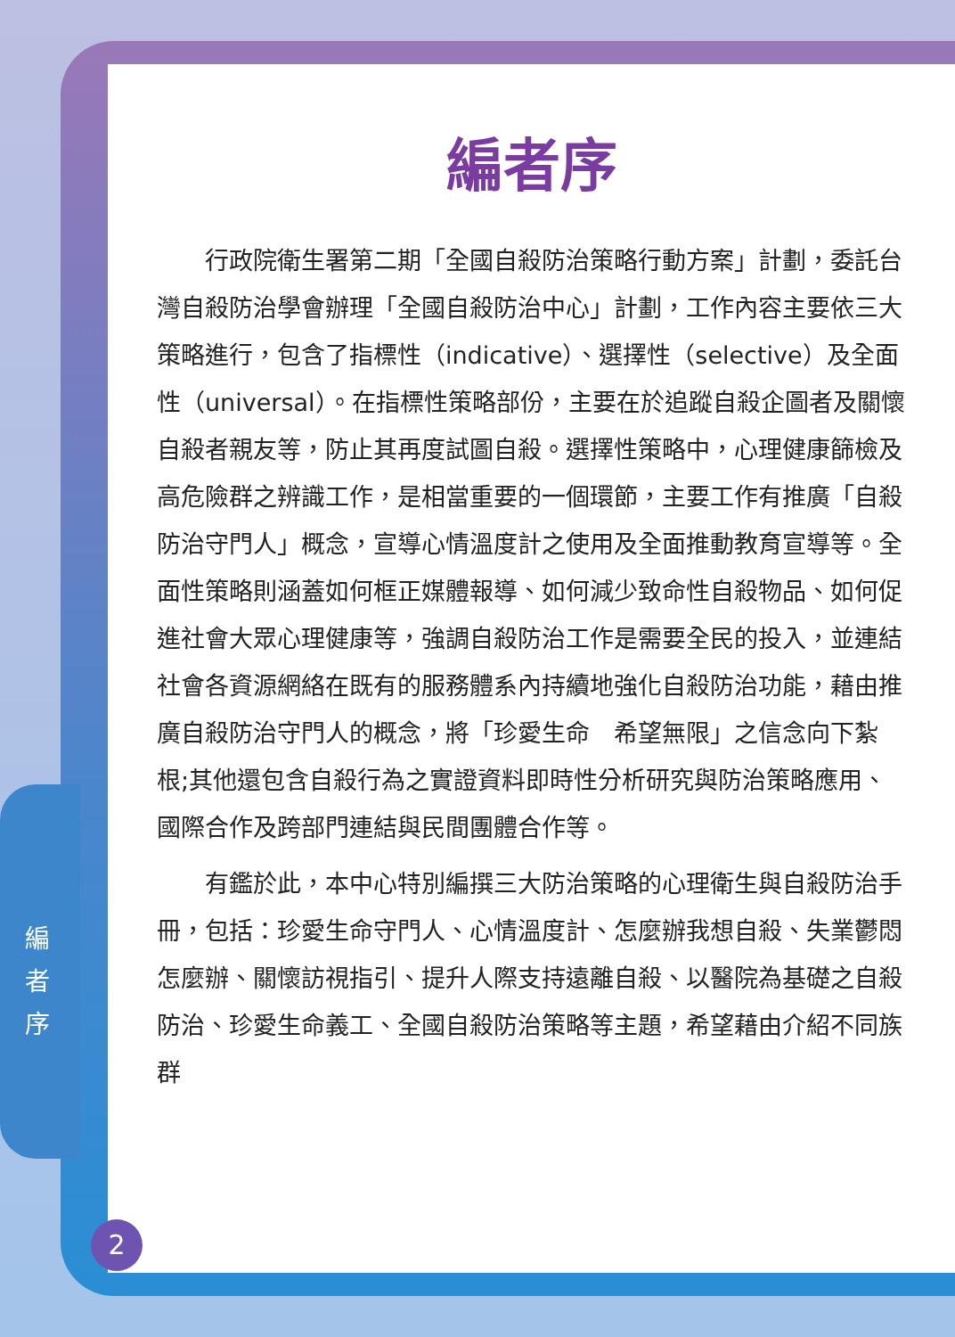編者序
行政院衛生署第二期「全國自殺防治策略行動方案」計劃，委託台灣自殺防治學會辦理「全國自殺防治中心」計劃，工作內容主要依三大策略進行，包含了指標性（indicative）、選擇性（selective）及全面性（universal）。在指標性策略部份，主要在於追蹤自殺企圖者及關懷自殺者親友等，防止其再度試圖自殺。選擇性策略中，心理健康篩檢及高危險群之辨識工作，是相當重要的一個環節，主要工作有推廣「自殺防治守門人」概念，宣導心情溫度計之使用及全面推動教育宣導等。全面性策略則涵蓋如何框正媒體報導、如何減少致命性自殺物品、如何促進社會大眾心理健康等，強調自殺防治工作是需要全民的投入，並連結社會各資源網絡在既有的服務體系內持續地強化自殺防治功能，藉由推廣自殺防治守門人的概念，將「珍愛生命　希望無限」之信念向下紮根;其他還包含自殺行為之實證資料即時性分析研究與防治策略應用、國際合作及跨部門連結與民間團體合作等。
有鑑於此，本中心特別編撰三大防治策略的心理衛生與自殺防治手冊，包括：珍愛生命守門人、心情溫度計、怎麼辦我想自殺、失業鬱悶怎麼辦、關懷訪視指引、提升人際支持遠離自殺、以醫院為基礎之自殺防治、珍愛生命義工、全國自殺防治策略等主題，希望藉由介紹不同族群
編 者 序
2